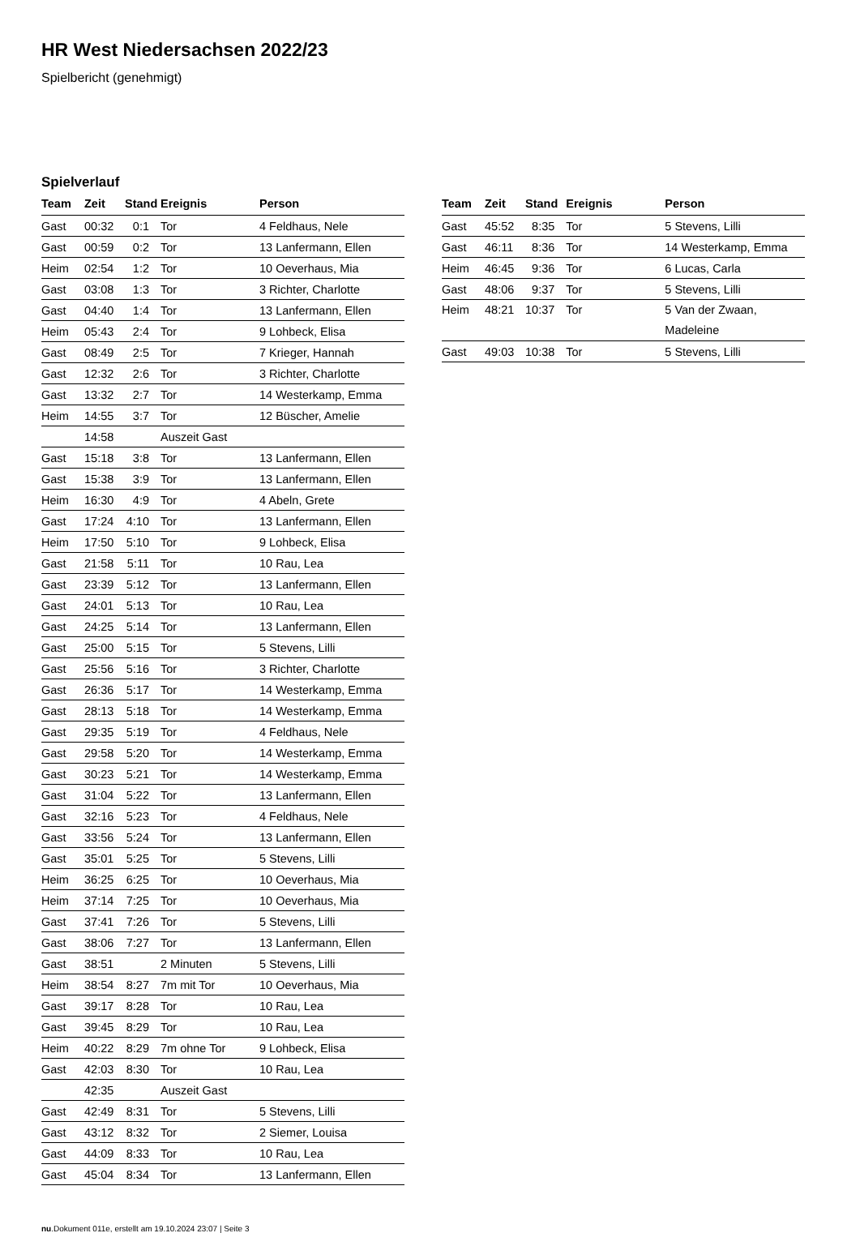HR West Niedersachsen 2022/23
Spielbericht (genehmigt)
Spielverlauf
| Team | Zeit | Stand | Ereignis | Person |
| --- | --- | --- | --- | --- |
| Gast | 00:32 | 0:1 | Tor | 4 Feldhaus, Nele |
| Gast | 00:59 | 0:2 | Tor | 13 Lanfermann, Ellen |
| Heim | 02:54 | 1:2 | Tor | 10 Oeverhaus, Mia |
| Gast | 03:08 | 1:3 | Tor | 3 Richter, Charlotte |
| Gast | 04:40 | 1:4 | Tor | 13 Lanfermann, Ellen |
| Heim | 05:43 | 2:4 | Tor | 9 Lohbeck, Elisa |
| Gast | 08:49 | 2:5 | Tor | 7 Krieger, Hannah |
| Gast | 12:32 | 2:6 | Tor | 3 Richter, Charlotte |
| Gast | 13:32 | 2:7 | Tor | 14 Westerkamp, Emma |
| Heim | 14:55 | 3:7 | Tor | 12 Büscher, Amelie |
| | 14:58 | | Auszeit Gast | |
| Gast | 15:18 | 3:8 | Tor | 13 Lanfermann, Ellen |
| Gast | 15:38 | 3:9 | Tor | 13 Lanfermann, Ellen |
| Heim | 16:30 | 4:9 | Tor | 4 Abeln, Grete |
| Gast | 17:24 | 4:10 | Tor | 13 Lanfermann, Ellen |
| Heim | 17:50 | 5:10 | Tor | 9 Lohbeck, Elisa |
| Gast | 21:58 | 5:11 | Tor | 10 Rau, Lea |
| Gast | 23:39 | 5:12 | Tor | 13 Lanfermann, Ellen |
| Gast | 24:01 | 5:13 | Tor | 10 Rau, Lea |
| Gast | 24:25 | 5:14 | Tor | 13 Lanfermann, Ellen |
| Gast | 25:00 | 5:15 | Tor | 5 Stevens, Lilli |
| Gast | 25:56 | 5:16 | Tor | 3 Richter, Charlotte |
| Gast | 26:36 | 5:17 | Tor | 14 Westerkamp, Emma |
| Gast | 28:13 | 5:18 | Tor | 14 Westerkamp, Emma |
| Gast | 29:35 | 5:19 | Tor | 4 Feldhaus, Nele |
| Gast | 29:58 | 5:20 | Tor | 14 Westerkamp, Emma |
| Gast | 30:23 | 5:21 | Tor | 14 Westerkamp, Emma |
| Gast | 31:04 | 5:22 | Tor | 13 Lanfermann, Ellen |
| Gast | 32:16 | 5:23 | Tor | 4 Feldhaus, Nele |
| Gast | 33:56 | 5:24 | Tor | 13 Lanfermann, Ellen |
| Gast | 35:01 | 5:25 | Tor | 5 Stevens, Lilli |
| Heim | 36:25 | 6:25 | Tor | 10 Oeverhaus, Mia |
| Heim | 37:14 | 7:25 | Tor | 10 Oeverhaus, Mia |
| Gast | 37:41 | 7:26 | Tor | 5 Stevens, Lilli |
| Gast | 38:06 | 7:27 | Tor | 13 Lanfermann, Ellen |
| Gast | 38:51 | | 2 Minuten | 5 Stevens, Lilli |
| Heim | 38:54 | 8:27 | 7m mit Tor | 10 Oeverhaus, Mia |
| Gast | 39:17 | 8:28 | Tor | 10 Rau, Lea |
| Gast | 39:45 | 8:29 | Tor | 10 Rau, Lea |
| Heim | 40:22 | 8:29 | 7m ohne Tor | 9 Lohbeck, Elisa |
| Gast | 42:03 | 8:30 | Tor | 10 Rau, Lea |
| | 42:35 | | Auszeit Gast | |
| Gast | 42:49 | 8:31 | Tor | 5 Stevens, Lilli |
| Gast | 43:12 | 8:32 | Tor | 2 Siemer, Louisa |
| Gast | 44:09 | 8:33 | Tor | 10 Rau, Lea |
| Gast | 45:04 | 8:34 | Tor | 13 Lanfermann, Ellen |
| Team | Zeit | Stand | Ereignis | Person |
| --- | --- | --- | --- | --- |
| Gast | 45:52 | 8:35 | Tor | 5 Stevens, Lilli |
| Gast | 46:11 | 8:36 | Tor | 14 Westerkamp, Emma |
| Heim | 46:45 | 9:36 | Tor | 6 Lucas, Carla |
| Gast | 48:06 | 9:37 | Tor | 5 Stevens, Lilli |
| Heim | 48:21 | 10:37 | Tor | 5 Van der Zwaan, Madeleine |
| Gast | 49:03 | 10:38 | Tor | 5 Stevens, Lilli |
nu.Dokument 011e, erstellt am 19.10.2024 23:07 | Seite 3